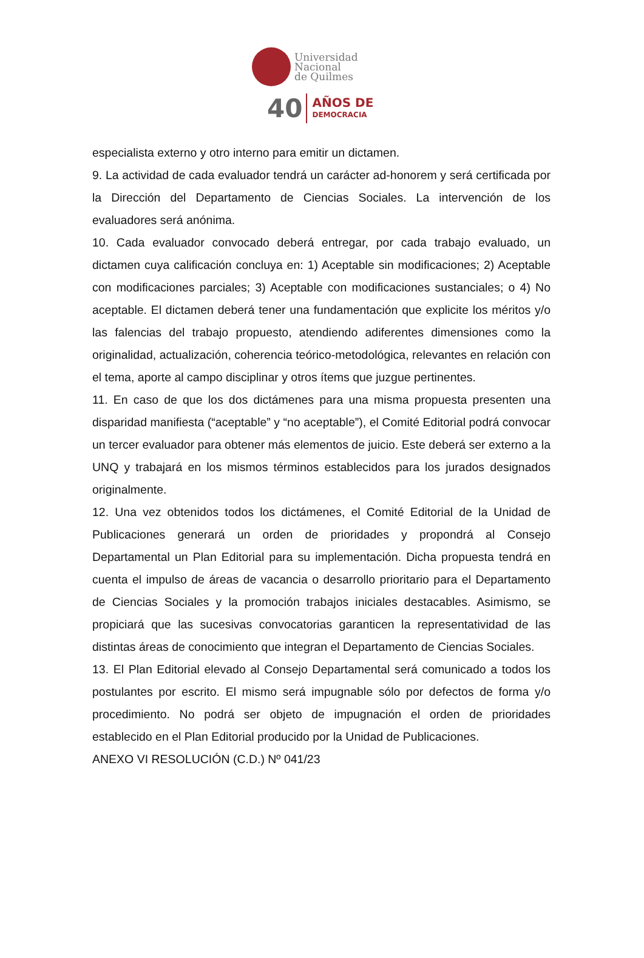Universidad
Nacional
de Quilmes
40 AÑOS DE
DEMOCRACIA
especialista externo y otro interno para emitir un dictamen.
9. La actividad de cada evaluador tendrá un carácter ad-honorem y será certificada por la Dirección del Departamento de Ciencias Sociales. La intervención de los evaluadores será anónima.
10. Cada evaluador convocado deberá entregar, por cada trabajo evaluado, un dictamen cuya calificación concluya en: 1) Aceptable sin modificaciones; 2) Aceptable con modificaciones parciales; 3) Aceptable con modificaciones sustanciales; o 4) No aceptable. El dictamen deberá tener una fundamentación que explicite los méritos y/o las falencias del trabajo propuesto, atendiendo adiferentes dimensiones como la originalidad, actualización, coherencia teórico-metodológica, relevantes en relación con el tema, aporte al campo disciplinar y otros ítems que juzgue pertinentes.
11. En caso de que los dos dictámenes para una misma propuesta presenten una disparidad manifiesta (“aceptable” y “no aceptable”), el Comité Editorial podrá convocar un tercer evaluador para obtener más elementos de juicio. Este deberá ser externo a la UNQ y trabajará en los mismos términos establecidos para los jurados designados originalmente.
12. Una vez obtenidos todos los dictámenes, el Comité Editorial de la Unidad de Publicaciones generará un orden de prioridades y propondrá al Consejo Departamental un Plan Editorial para su implementación. Dicha propuesta tendrá en cuenta el impulso de áreas de vacancia o desarrollo prioritario para el Departamento de Ciencias Sociales y la promoción trabajos iniciales destacables. Asimismo, se propiciará que las sucesivas convocatorias garanticen la representatividad de las distintas áreas de conocimiento que integran el Departamento de Ciencias Sociales.
13. El Plan Editorial elevado al Consejo Departamental será comunicado a todos los postulantes por escrito. El mismo será impugnable sólo por defectos de forma y/o procedimiento. No podrá ser objeto de impugnación el orden de prioridades establecido en el Plan Editorial producido por la Unidad de Publicaciones.
ANEXO VI RESOLUCIÓN (C.D.) Nº 041/23